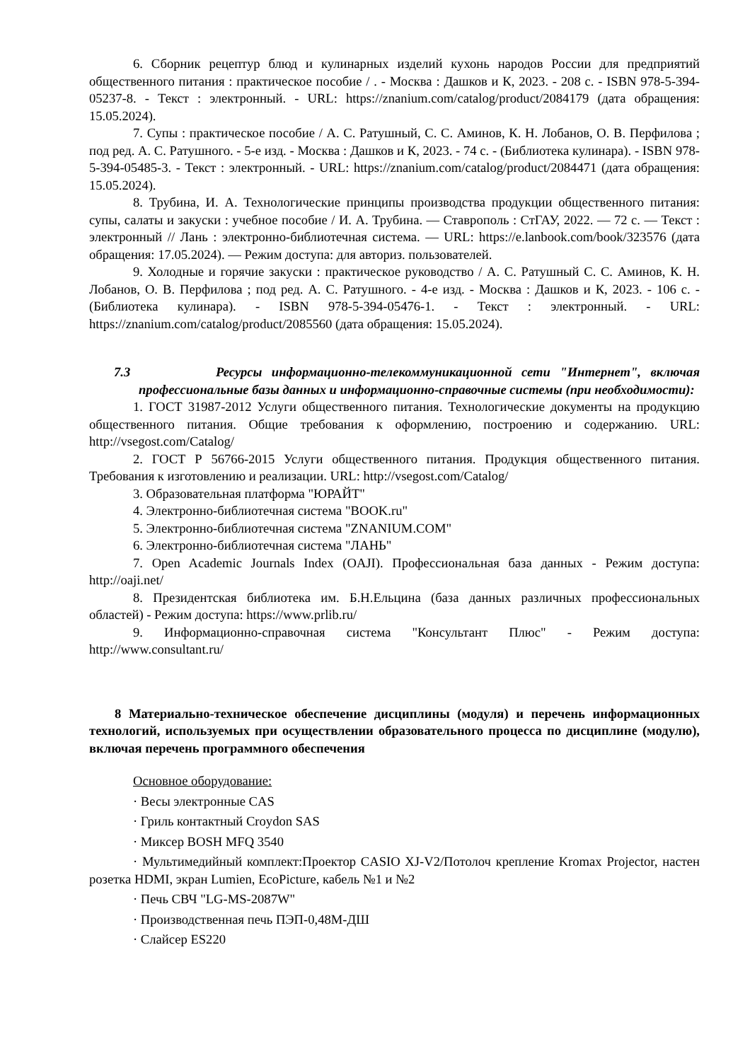6. Сборник рецептур блюд и кулинарных изделий кухонь народов России для предприятий общественного питания : практическое пособие / . - Москва : Дашков и К, 2023. - 208 с. - ISBN 978-5-394-05237-8. - Текст : электронный. - URL: https://znanium.com/catalog/product/2084179 (дата обращения: 15.05.2024).
7. Супы : практическое пособие / А. С. Ратушный, С. С. Аминов, К. Н. Лобанов, О. В. Перфилова ; под ред. А. С. Ратушного. - 5-е изд. - Москва : Дашков и К, 2023. - 74 с. - (Библиотека кулинара). - ISBN 978-5-394-05485-3. - Текст : электронный. - URL: https://znanium.com/catalog/product/2084471 (дата обращения: 15.05.2024).
8. Трубина, И. А. Технологические принципы производства продукции общественного питания: супы, салаты и закуски : учебное пособие / И. А. Трубина. — Ставрополь : СтГАУ, 2022. — 72 с. — Текст : электронный // Лань : электронно-библиотечная система. — URL: https://e.lanbook.com/book/323576 (дата обращения: 17.05.2024). — Режим доступа: для авториз. пользователей.
9. Холодные и горячие закуски : практическое руководство / А. С. Ратушный С. С. Аминов, К. Н. Лобанов, О. В. Перфилова ; под ред. А. С. Ратушного. - 4-е изд. - Москва : Дашков и К, 2023. - 106 с. - (Библиотека кулинара). - ISBN 978-5-394-05476-1. - Текст : электронный. - URL: https://znanium.com/catalog/product/2085560 (дата обращения: 15.05.2024).
7.3 Ресурсы информационно-телекоммуникационной сети "Интернет", включая профессиональные базы данных и информационно-справочные системы (при необходимости):
1. ГОСТ 31987-2012 Услуги общественного питания. Технологические документы на продукцию общественного питания. Общие требования к оформлению, построению и содержанию. URL: http://vsegost.com/Catalog/
2. ГОСТ Р 56766-2015 Услуги общественного питания. Продукция общественного питания. Требования к изготовлению и реализации. URL: http://vsegost.com/Catalog/
3. Образовательная платформа "ЮРАЙТ"
4. Электронно-библиотечная система "BOOK.ru"
5. Электронно-библиотечная система "ZNANIUM.COM"
6. Электронно-библиотечная система "ЛАНЬ"
7. Open Academic Journals Index (OAJI). Профессиональная база данных - Режим доступа: http://oaji.net/
8. Президентская библиотека им. Б.Н.Ельцина (база данных различных профессиональных областей) - Режим доступа: https://www.prlib.ru/
9. Информационно-справочная система "Консультант Плюс" - Режим доступа: http://www.consultant.ru/
8 Материально-техническое обеспечение дисциплины (модуля) и перечень информационных технологий, используемых при осуществлении образовательного процесса по дисциплине (модулю), включая перечень программного обеспечения
Основное оборудование:
· Весы электронные CAS
· Гриль контактный Croydon SAS
· Миксер BOSH MFQ 3540
· Мультимедийный комплект:Проектор CASIO XJ-V2/Потолоч крепление Kromax Projector, настен розетка HDMI, экран Lumien, EcoPicture, кабель №1 и №2
· Печь СВЧ "LG-MS-2087W"
· Производственная печь ПЭП-0,48М-ДШ
· Слайсер ES220